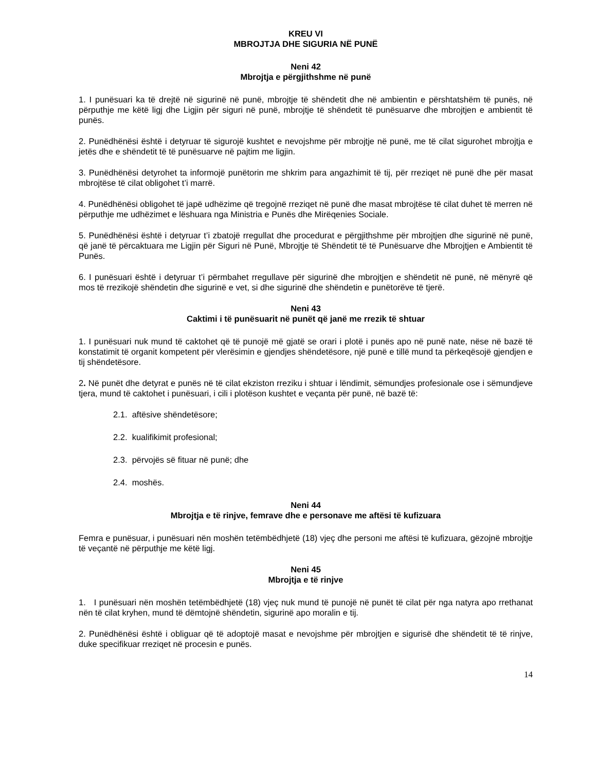KREU VI
MBROJTJA DHE SIGURIA NË PUNË
Neni 42
Mbrojtja e përgjithshme në punë
1. I punësuari ka të drejtë në sigurinë në punë, mbrojtje të shëndetit dhe në ambientin e përshtatshëm të punës, në përputhje me këtë ligj dhe Ligjin për siguri në punë, mbrojtje të shëndetit të punësuarve dhe mbrojtjen e ambientit të punës.
2. Punëdhënësi është i detyruar të sigurojë kushtet e nevojshme për mbrojtje në punë, me të cilat sigurohet mbrojtja e jetës dhe e shëndetit të të punësuarve në pajtim me ligjin.
3. Punëdhënësi detyrohet ta informojë punëtorin me shkrim para angazhimit të tij, për rreziqet në punë dhe për masat mbrojtëse të cilat obligohet t’i marrë.
4. Punëdhënësi obligohet të japë udhëzime që tregojnë rreziqet në punë dhe masat mbrojtëse të cilat duhet të merren në përputhje me udhëzimet e lëshuara nga Ministria e Punës dhe Mirëqenies Sociale.
5. Punëdhënësi është i detyruar t’i zbatojë rregullat dhe procedurat e përgjithshme për mbrojtjen dhe sigurinë në punë, që janë të përcaktuara me Ligjin për Siguri në Punë, Mbrojtje të Shëndetit të të Punësuarve dhe Mbrojtjen e Ambientit të Punës.
6. I punësuari është i detyruar t’i përmbahet rregullave për sigurinë dhe mbrojtjen e shëndetit në punë, në mënyrë që mos të rrezikojë shëndetin dhe sigurinë e vet, si dhe sigurinë dhe shëndetin e punëtorëve të tjerë.
Neni 43
Caktimi i të punësuarit në punët që janë me rrezik të shtuar
1. I punësuari nuk mund të caktohet që të punojë më gjatë se orari i plotë i punës apo në punë nate, nëse në bazë të konstatimit të organit kompetent për vlerësimin e gjendjes shëndetësore, një punë e tillë mund ta përkeqësojë gjendjen e tij shëndetësore.
2. Në punët dhe detyrat e punës në të cilat ekziston rreziku i shtuar i lëndimit, sëmundjes profesionale ose i sëmundjeve tjera, mund të caktohet i punësuari, i cili i plotëson kushtet e veçanta për punë, në bazë të:
2.1. aftësive shëndetësore;
2.2. kualifikimit profesional;
2.3. përvojës së fituar në punë; dhe
2.4. moshës.
Neni 44
Mbrojtja e të rinjve, femrave dhe e personave me aftësi të kufizuara
Femra e punësuar, i punësuari nën moshën tetëmbëdhjetë (18) vjeç dhe personi me aftësi të kufizuara, gëzojnë mbrojtje të veçantë në përputhje me këtë ligj.
Neni 45
Mbrojtja e të rinjve
1. I punësuari nën moshën tetëmbëdhjetë (18) vjeç nuk mund të punojë në punët të cilat për nga natyra apo rrethanat nën të cilat kryhen, mund të dëmtojnë shëndetin, sigurinë apo moralin e tij.
2. Punëdhënësi është i obliguar që të adoptojë masat e nevojshme për mbrojtjen e sigurisë dhe shëndetit të të rinjve, duke specifikuar rreziqet në procesin e punës.
14